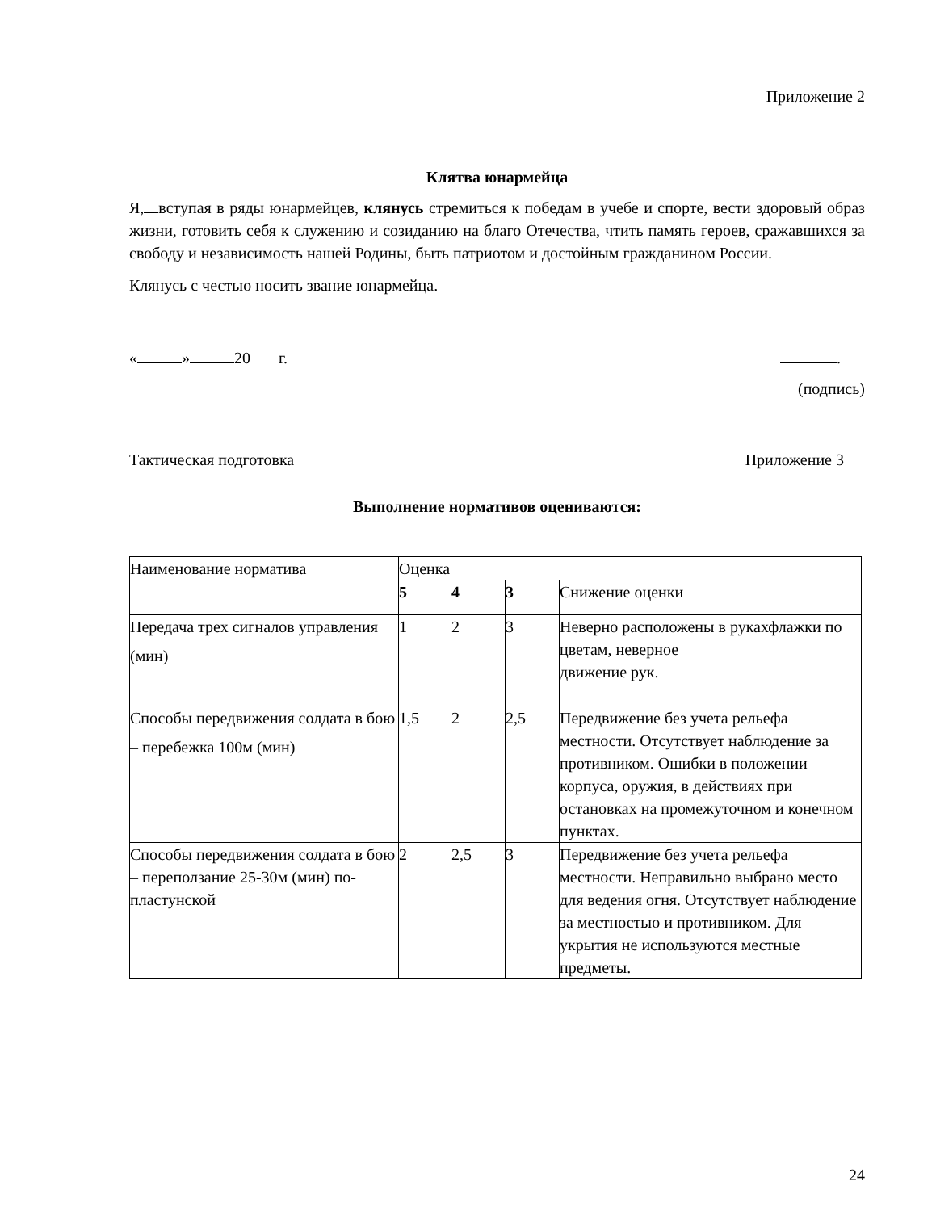Приложение 2
Клятва юнармейца
Я, вступая в ряды юнармейцев, клянусь стремиться к победам в учебе и спорте, вести здоровый образ жизни, готовить себя к служению и созиданию на благо Отечества, чтить память героев, сражавшихся за свободу и независимость нашей Родины, быть патриотом и достойным гражданином России.
Клянусь с честью носить звание юнармейца.
« » 20 г. .
(подпись)
Тактическая подготовка Приложение 3
Выполнение нормативов оцениваются:
| Наименование норматива | Оценка | | | |
| | 5 | 4 | 3 | Снижение оценки |
| Передача трех сигналов управления (мин) | 1 | 2 | 3 | Неверно расположены в рукахфлажки по цветам, неверное движение рук. |
| Способы передвижения солдата в бою – перебежка 100м (мин) | 1,5 | 2 | 2,5 | Передвижение без учета рельефа местности. Отсутствует наблюдение за противником. Ошибки в положении корпуса, оружия, в действиях при остановках на промежуточном и конечном пунктах. |
| Способы передвижения солдата в бою – переползание 25-30м (мин) по-пластунской | 2 | 2,5 | 3 | Передвижение без учета рельефа местности. Неправильно выбрано место для ведения огня. Отсутствует наблюдение за местностью и противником. Для укрытия не используются местные предметы. |
24